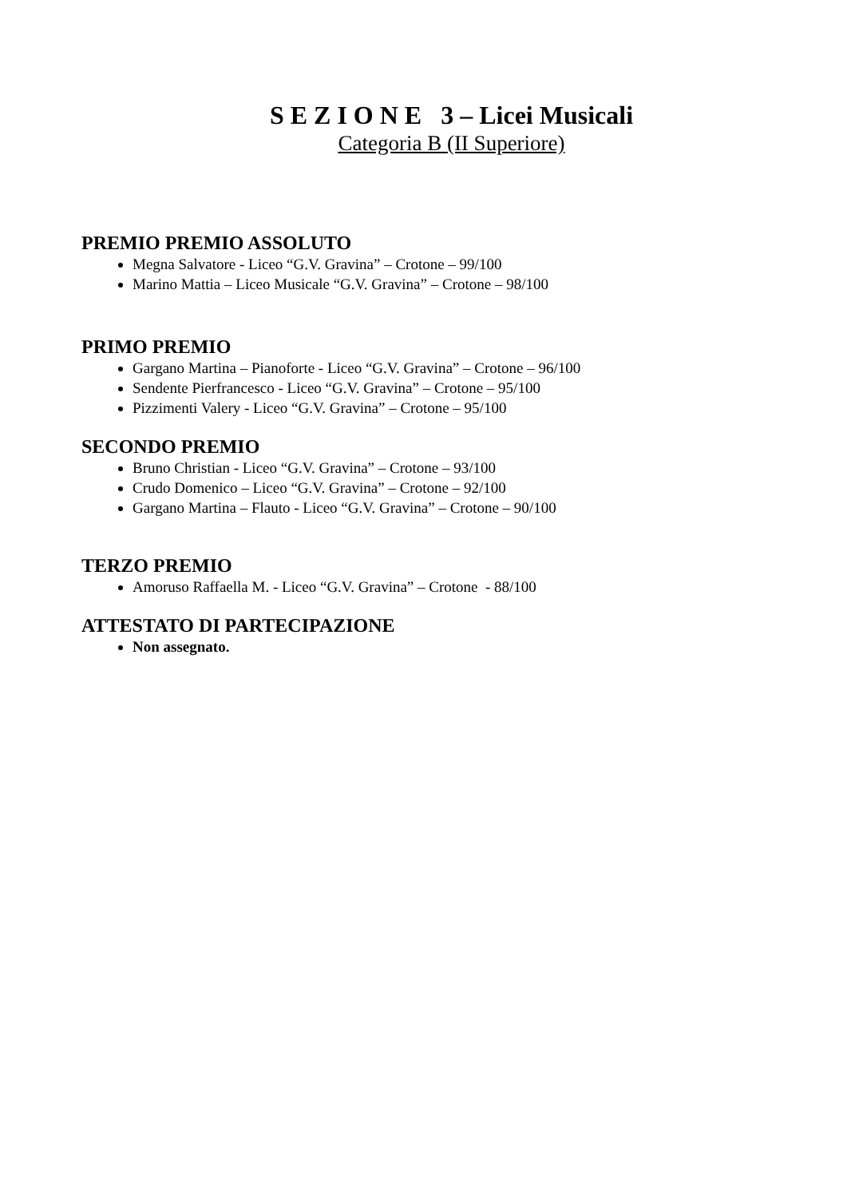S E Z I O N E 3 – Licei Musicali
Categoria B (II Superiore)
PREMIO PREMIO ASSOLUTO
Megna Salvatore - Liceo “G.V. Gravina” – Crotone – 99/100
Marino Mattia – Liceo Musicale “G.V. Gravina” – Crotone – 98/100
PRIMO PREMIO
Gargano Martina – Pianoforte - Liceo “G.V. Gravina” – Crotone – 96/100
Sendente Pierfrancesco - Liceo “G.V. Gravina” – Crotone – 95/100
Pizzimenti Valery - Liceo “G.V. Gravina” – Crotone – 95/100
SECONDO PREMIO
Bruno Christian - Liceo “G.V. Gravina” – Crotone – 93/100
Crudo Domenico – Liceo “G.V. Gravina” – Crotone – 92/100
Gargano Martina – Flauto - Liceo “G.V. Gravina” – Crotone – 90/100
TERZO PREMIO
Amoruso Raffaella M. - Liceo “G.V. Gravina” – Crotone - 88/100
ATTESTATO DI PARTECIPAZIONE
Non assegnato.